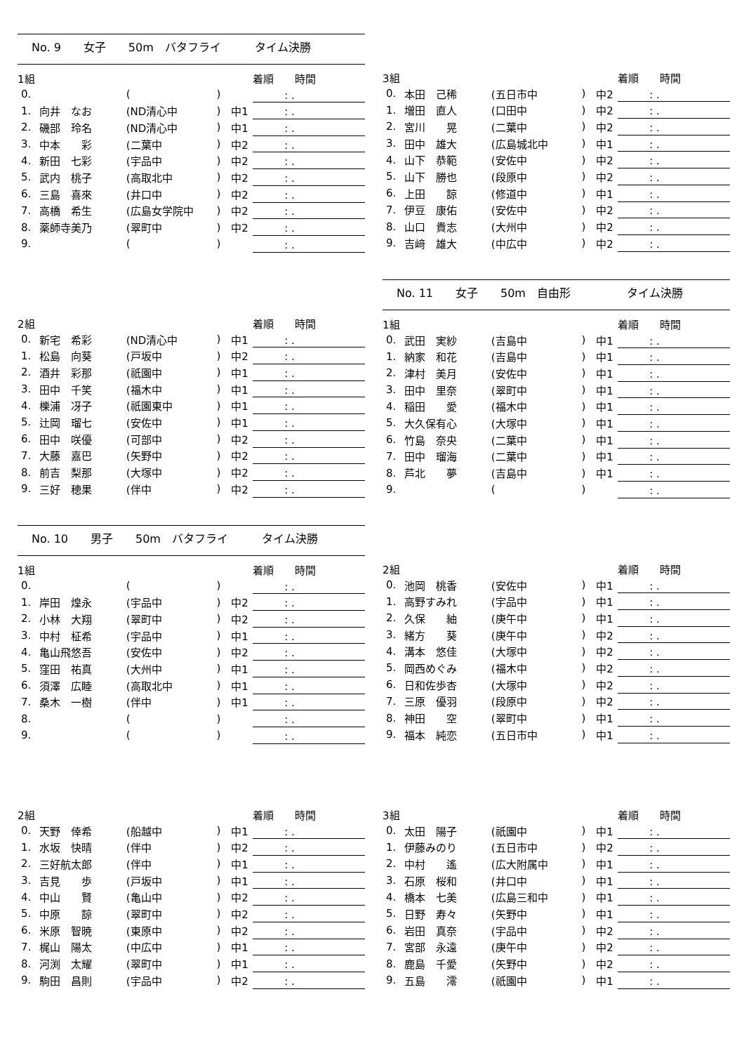No. 9　　女子　　50m　バタフライ　　　タイム決勝
| 1組 | | | | | 着順 時間 |
| 0. | | ( | ) | | : . |
| 1. | 向井 なお | (ND清心中 | ) | 中1 | : . |
| 2. | 磯部 玲名 | (ND清心中 | ) | 中1 | : . |
| 3. | 中本 彩 | (二葉中 | ) | 中2 | : . |
| 4. | 新田 七彩 | (宇品中 | ) | 中2 | : . |
| 5. | 武内 桃子 | (高取北中 | ) | 中2 | : . |
| 6. | 三島 喜來 | (井口中 | ) | 中2 | : . |
| 7. | 高橋 希生 | (広島女学院中 | ) | 中2 | : . |
| 8. | 薬師寺美乃 | (翠町中 | ) | 中2 | : . |
| 9. | | ( | ) | | : . |
| 3組 | | | | | 着順 時間 |
| 0. | 本田 己稀 | (五日市中 | ) | 中2 | : . |
| 1. | 増田 直人 | (口田中 | ) | 中2 | : . |
| 2. | 宮川 晃 | (二葉中 | ) | 中2 | : . |
| 3. | 田中 雄大 | (広島城北中 | ) | 中1 | : . |
| 4. | 山下 恭範 | (安佐中 | ) | 中2 | : . |
| 5. | 山下 勝也 | (段原中 | ) | 中2 | : . |
| 6. | 上田 諒 | (修道中 | ) | 中1 | : . |
| 7. | 伊豆 康佑 | (安佐中 | ) | 中2 | : . |
| 8. | 山口 貴志 | (大州中 | ) | 中2 | : . |
| 9. | 吉﨑 雄大 | (中広中 | ) | 中2 | : . |
| 2組 | | | | | 着順 時間 |
| 0. | 新宅 希彩 | (ND清心中 | ) | 中1 | : . |
| 1. | 松島 向葵 | (戸坂中 | ) | 中2 | : . |
| 2. | 酒井 彩那 | (祇園中 | ) | 中1 | : . |
| 3. | 田中 千笑 | (福木中 | ) | 中1 | : . |
| 4. | 櫟浦 冴子 | (祇園東中 | ) | 中1 | : . |
| 5. | 辻岡 瑠七 | (安佐中 | ) | 中1 | : . |
| 6. | 田中 咲優 | (可部中 | ) | 中2 | : . |
| 7. | 大藤 嘉巴 | (矢野中 | ) | 中2 | : . |
| 8. | 前吉 梨那 | (大塚中 | ) | 中2 | : . |
| 9. | 三好 穂果 | (伴中 | ) | 中2 | : . |
No. 11　　女子　　50m　自由形　　　　　タイム決勝
| 1組 | | | | | 着順 時間 |
| 0. | 武田 実紗 | (吉島中 | ) | 中1 | : . |
| 1. | 納家 和花 | (吉島中 | ) | 中1 | : . |
| 2. | 津村 美月 | (安佐中 | ) | 中1 | : . |
| 3. | 田中 里奈 | (翠町中 | ) | 中1 | : . |
| 4. | 稲田 愛 | (福木中 | ) | 中1 | : . |
| 5. | 大久保有心 | (大塚中 | ) | 中1 | : . |
| 6. | 竹島 奈央 | (二葉中 | ) | 中1 | : . |
| 7. | 田中 瑠海 | (二葉中 | ) | 中1 | : . |
| 8. | 芦北 夢 | (吉島中 | ) | 中1 | : . |
| 9. | | ( | ) | | : . |
No. 10　　男子　　50m　バタフライ　　　タイム決勝
| 1組 | | | | | 着順 時間 |
| 0. | | ( | ) | | : . |
| 1. | 岸田 煌永 | (宇品中 | ) | 中2 | : . |
| 2. | 小林 大翔 | (翠町中 | ) | 中2 | : . |
| 3. | 中村 柾希 | (宇品中 | ) | 中1 | : . |
| 4. | 亀山飛悠吾 | (安佐中 | ) | 中2 | : . |
| 5. | 窪田 祐真 | (大州中 | ) | 中1 | : . |
| 6. | 須澤 広睦 | (高取北中 | ) | 中1 | : . |
| 7. | 桑木 一樹 | (伴中 | ) | 中1 | : . |
| 8. | | ( | ) | | : . |
| 9. | | ( | ) | | : . |
| 2組 | | | | | 着順 時間 |
| 0. | 池岡 桃香 | (安佐中 | ) | 中1 | : . |
| 1. | 高野すみれ | (宇品中 | ) | 中1 | : . |
| 2. | 久保 紬 | (庚午中 | ) | 中1 | : . |
| 3. | 緒方 葵 | (庚午中 | ) | 中2 | : . |
| 4. | 溝本 悠佳 | (大塚中 | ) | 中2 | : . |
| 5. | 岡西めぐみ | (福木中 | ) | 中2 | : . |
| 6. | 日和佐歩杏 | (大塚中 | ) | 中2 | : . |
| 7. | 三原 優羽 | (段原中 | ) | 中2 | : . |
| 8. | 神田 空 | (翠町中 | ) | 中1 | : . |
| 9. | 福本 純恋 | (五日市中 | ) | 中1 | : . |
| 2組 | | | | | 着順 時間 |
| 0. | 天野 倖希 | (船越中 | ) | 中1 | : . |
| 1. | 水坂 快晴 | (伴中 | ) | 中2 | : . |
| 2. | 三好航太郎 | (伴中 | ) | 中1 | : . |
| 3. | 吉見 歩 | (戸坂中 | ) | 中1 | : . |
| 4. | 中山 賢 | (亀山中 | ) | 中2 | : . |
| 5. | 中原 諒 | (翠町中 | ) | 中2 | : . |
| 6. | 米原 智暁 | (東原中 | ) | 中2 | : . |
| 7. | 梶山 陽太 | (中広中 | ) | 中1 | : . |
| 8. | 河渕 太耀 | (翠町中 | ) | 中1 | : . |
| 9. | 駒田 昌則 | (宇品中 | ) | 中2 | : . |
| 3組 | | | | | 着順 時間 |
| 0. | 太田 陽子 | (祇園中 | ) | 中1 | : . |
| 1. | 伊藤みのり | (五日市中 | ) | 中2 | : . |
| 2. | 中村 遙 | (広大附属中 | ) | 中1 | : . |
| 3. | 石原 桜和 | (井口中 | ) | 中1 | : . |
| 4. | 橋本 七美 | (広島三和中 | ) | 中1 | : . |
| 5. | 日野 寿々 | (矢野中 | ) | 中1 | : . |
| 6. | 岩田 真奈 | (宇品中 | ) | 中2 | : . |
| 7. | 宮部 永遠 | (庚午中 | ) | 中2 | : . |
| 8. | 鹿島 千愛 | (矢野中 | ) | 中2 | : . |
| 9. | 五島 澪 | (祇園中 | ) | 中1 | : . |